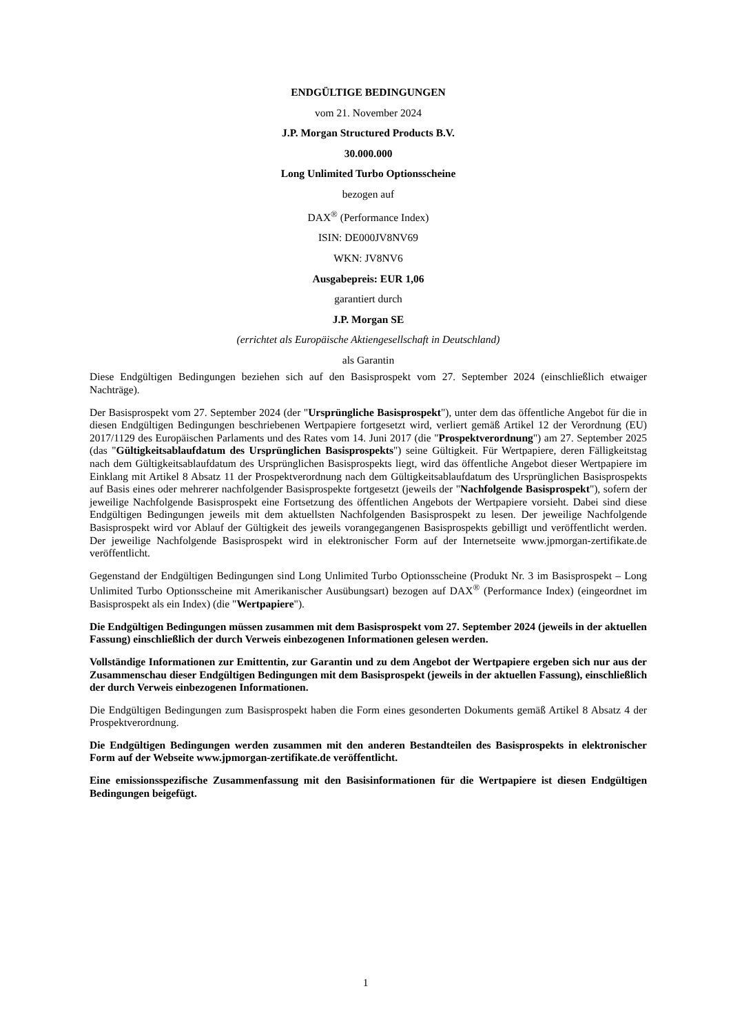ENDGÜLTIGE BEDINGUNGEN
vom 21. November 2024
J.P. Morgan Structured Products B.V.
30.000.000
Long Unlimited Turbo Optionsscheine
bezogen auf
DAX<sup>®</sup> (Performance Index)
ISIN: DE000JV8NV69
WKN: JV8NV6
Ausgabepreis: EUR 1,06
garantiert durch
J.P. Morgan SE
(errichtet als Europäische Aktiengesellschaft in Deutschland)
als Garantin
Diese Endgültigen Bedingungen beziehen sich auf den Basisprospekt vom 27. September 2024 (einschließlich etwaiger Nachträge).
Der Basisprospekt vom 27. September 2024 (der "Ursprüngliche Basisprospekt"), unter dem das öffentliche Angebot für die in diesen Endgültigen Bedingungen beschriebenen Wertpapiere fortgesetzt wird, verliert gemäß Artikel 12 der Verordnung (EU) 2017/1129 des Europäischen Parlaments und des Rates vom 14. Juni 2017 (die "Prospektverordnung") am 27. September 2025 (das "Gültigkeitsablaufdatum des Ursprünglichen Basisprospekts") seine Gültigkeit. Für Wertpapiere, deren Fälligkeitstag nach dem Gültigkeitsablaufdatum des Ursprünglichen Basisprospekts liegt, wird das öffentliche Angebot dieser Wertpapiere im Einklang mit Artikel 8 Absatz 11 der Prospektverordnung nach dem Gültigkeitsablaufdatum des Ursprünglichen Basisprospekts auf Basis eines oder mehrerer nachfolgender Basisprospekte fortgesetzt (jeweils der "Nachfolgende Basisprospekt"), sofern der jeweilige Nachfolgende Basisprospekt eine Fortsetzung des öffentlichen Angebots der Wertpapiere vorsieht. Dabei sind diese Endgültigen Bedingungen jeweils mit dem aktuellsten Nachfolgenden Basisprospekt zu lesen. Der jeweilige Nachfolgende Basisprospekt wird vor Ablauf der Gültigkeit des jeweils vorangegangenen Basisprospekts gebilligt und veröffentlicht werden. Der jeweilige Nachfolgende Basisprospekt wird in elektronischer Form auf der Internetseite www.jpmorgan-zertifikate.de veröffentlicht.
Gegenstand der Endgültigen Bedingungen sind Long Unlimited Turbo Optionsscheine (Produkt Nr. 3 im Basisprospekt – Long Unlimited Turbo Optionsscheine mit Amerikanischer Ausübungsart) bezogen auf DAX<sup>®</sup> (Performance Index) (eingeordnet im Basisprospekt als ein Index) (die "Wertpapiere").
Die Endgültigen Bedingungen müssen zusammen mit dem Basisprospekt vom 27. September 2024 (jeweils in der aktuellen Fassung) einschließlich der durch Verweis einbezogenen Informationen gelesen werden.
Vollständige Informationen zur Emittentin, zur Garantin und zu dem Angebot der Wertpapiere ergeben sich nur aus der Zusammenschau dieser Endgültigen Bedingungen mit dem Basisprospekt (jeweils in der aktuellen Fassung), einschließlich der durch Verweis einbezogenen Informationen.
Die Endgültigen Bedingungen zum Basisprospekt haben die Form eines gesonderten Dokuments gemäß Artikel 8 Absatz 4 der Prospektverordnung.
Die Endgültigen Bedingungen werden zusammen mit den anderen Bestandteilen des Basisprospekts in elektronischer Form auf der Webseite www.jpmorgan-zertifikate.de veröffentlicht.
Eine emissionsspezifische Zusammenfassung mit den Basisinformationen für die Wertpapiere ist diesen Endgültigen Bedingungen beigefügt.
1